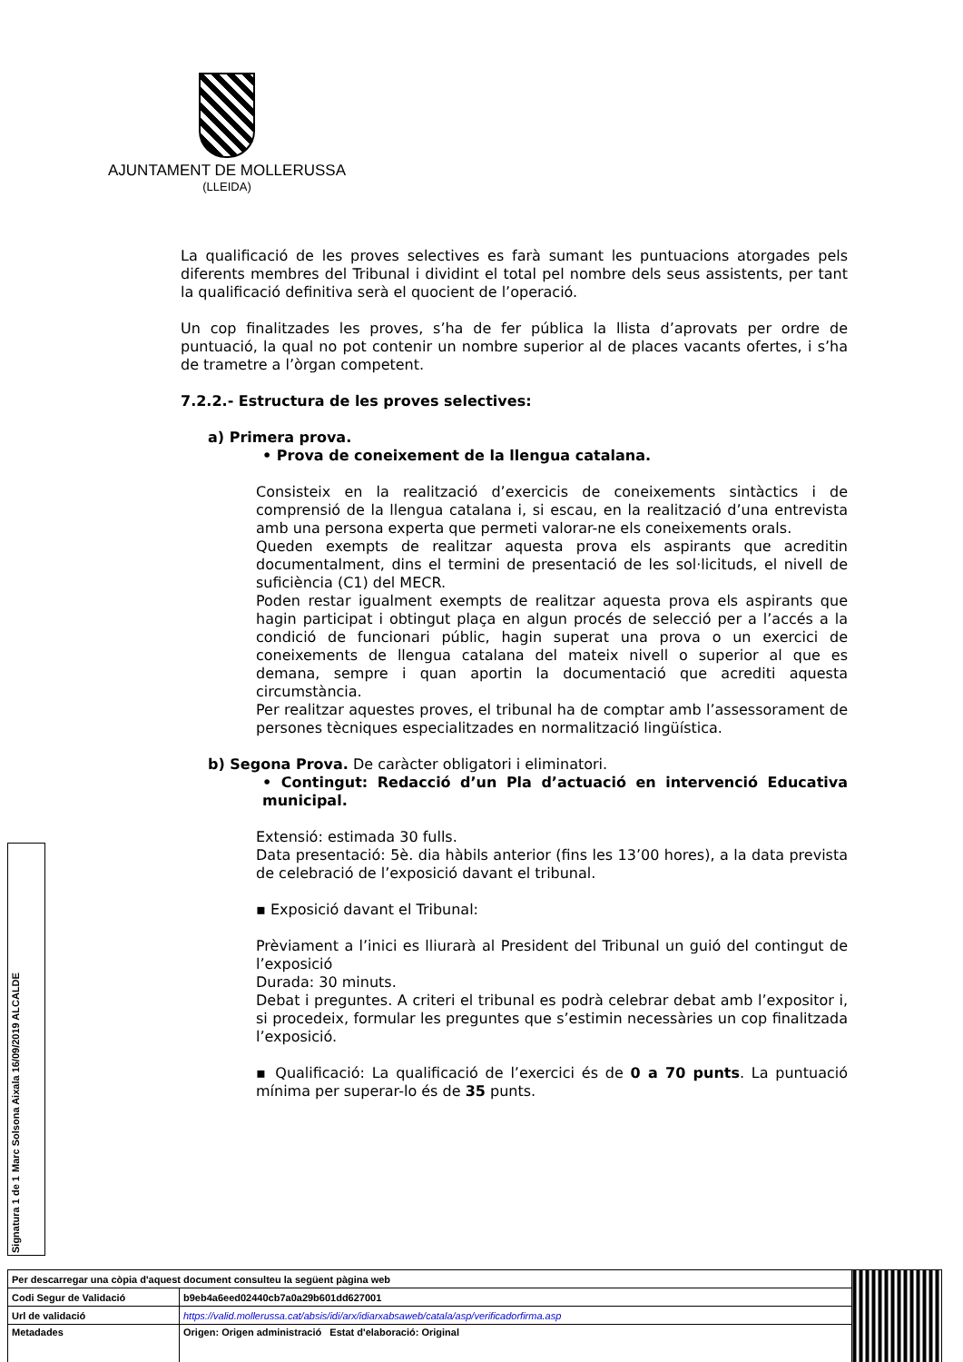AJUNTAMENT DE MOLLERUSSA
(LLEIDA)
La qualificació de les proves selectives es farà sumant les puntuacions atorgades pels diferents membres del Tribunal i dividint el total pel nombre dels seus assistents, per tant la qualificació definitiva serà el quocient de l’operació.
Un cop finalitzades les proves, s’ha de fer pública la llista d’aprovats per ordre de puntuació, la qual no pot contenir un nombre superior al de places vacants ofertes, i s’ha de trametre a l’òrgan competent.
7.2.2.- Estructura de les proves selectives:
a) Primera prova.
• Prova de coneixement de la llengua catalana.
Consisteix en la realització d’exercicis de coneixements sintàctics i de comprensió de la llengua catalana i, si escau, en la realització d’una entrevista amb una persona experta que permeti valorar-ne els coneixements orals.
Queden exempts de realitzar aquesta prova els aspirants que acreditin documentalment, dins el termini de presentació de les sol·licituds, el nivell de suficiència (C1) del MECR.
Poden restar igualment exempts de realitzar aquesta prova els aspirants que hagin participat i obtingut plaça en algun procés de selecció per a l’accés a la condició de funcionari públic, hagin superat una prova o un exercici de coneixements de llengua catalana del mateix nivell o superior al que es demana, sempre i quan aportin la documentació que acrediti aquesta circumstància.
Per realitzar aquestes proves, el tribunal ha de comptar amb l’assessorament de persones tècniques especialitzades en normalització lingüística.
b) Segona Prova. De caràcter obligatori i eliminatori.
• Contingut: Redacció d’un Pla d’actuació en intervenció Educativa municipal.
Extensió: estimada 30 fulls.
Data presentació: 5è. dia hàbils anterior (fins les 13’00 hores), a la data prevista de celebració de l’exposició davant el tribunal.
▪ Exposició davant el Tribunal:
Prèviament a l’inici es lliurarà al President del Tribunal un guió del contingut de l’exposició
Durada: 30 minuts.
Debat i preguntes. A criteri el tribunal es podrà celebrar debat amb l’expositor i, si procedeix, formular les preguntes que s’estimin necessàries un cop finalitzada l’exposició.
▪ Qualificació: La qualificació de l’exercici és de 0 a 70 punts. La puntuació mínima per superar-lo és de 35 punts.
Signatura 1 de 1
Marc Solsona Aixala 16/09/2019 ALCALDE
| Per descarregar una còpia d'aquest document consulteu la següent pàgina web | | |
| Codi Segur de Validació | b9eb4a6eed02440cb7a0a29b601dd627001 | |
| Url de validació | https://valid.mollerussa.cat/absis/idi/arx/idiarxabsaweb/catala/asp/verificadorfirma.asp | |
| Metadades | Origen: Origen administració Estat d'elaboració: Original | |